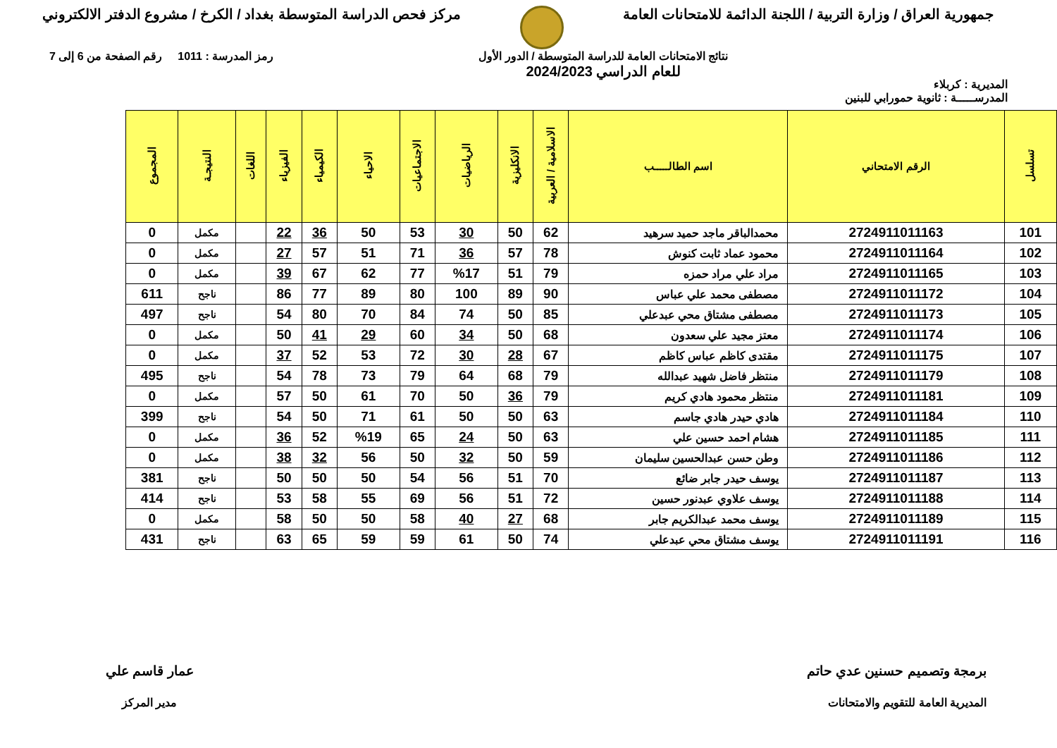جمهورية العراق / وزارة التربية / اللجنة الدائمة للامتحانات العامة
مركز فحص الدراسة المتوسطة بغداد / الكرخ / مشروع الدفتر الالكتروني
المديرية : كربلاء
نتائج الامتحانات العامة للدراسة المتوسطة / الدور الأول
للعام الدراسي 2024/2023
رمز المدرسة : 1011 رقم الصفحة من 6 إلى 7
المدرســـــة : ثانوية حمورابي للبنين
| تسلسل | الرقم الامتحاني | اسم الطالـــــب | الاسلامية / العربية | الانكليزية | الرياضيات | الاجتماعيات | الاحياء | الكيمياء | الفيزياء | اللغات | النتيجـة | المجموع |
| --- | --- | --- | --- | --- | --- | --- | --- | --- | --- | --- | --- | --- |
| 101 | 2724911011163 | محمدالباقر ماجد حميد سرهيد | 62 | 50 | 30 | 53 | 50 | 36 | 22 | | مكمل | 0 |
| 102 | 2724911011164 | محمود عماد ثابت كنوش | 78 | 57 | 36 | 71 | 51 | 57 | 27 | | مكمل | 0 |
| 103 | 2724911011165 | مراد علي مراد حمزه | 79 | 51 | %17 | 77 | 62 | 67 | 39 | | مكمل | 0 |
| 104 | 2724911011172 | مصطفى محمد علي عباس | 90 | 89 | 100 | 80 | 89 | 77 | 86 | | ناجح | 611 |
| 105 | 2724911011173 | مصطفى مشتاق محي عبدعلي | 85 | 50 | 74 | 84 | 70 | 80 | 54 | | ناجح | 497 |
| 106 | 2724911011174 | معتز مجيد علي سعدون | 68 | 50 | 34 | 60 | 29 | 41 | 50 | | مكمل | 0 |
| 107 | 2724911011175 | مقتدى كاظم عباس كاظم | 67 | 28 | 30 | 72 | 53 | 52 | 37 | | مكمل | 0 |
| 108 | 2724911011179 | منتظر فاضل شهيد عبدالله | 79 | 68 | 64 | 79 | 73 | 78 | 54 | | ناجح | 495 |
| 109 | 2724911011181 | منتظر محمود هادي كريم | 79 | 36 | 50 | 70 | 61 | 50 | 57 | | مكمل | 0 |
| 110 | 2724911011184 | هادي حيدر هادي جاسم | 63 | 50 | 50 | 61 | 71 | 50 | 54 | | ناجح | 399 |
| 111 | 2724911011185 | هشام احمد حسين علي | 63 | 50 | 24 | 65 | %19 | 52 | 36 | | مكمل | 0 |
| 112 | 2724911011186 | وطن حسن عبدالحسين سليمان | 59 | 50 | 32 | 50 | 56 | 32 | 38 | | مكمل | 0 |
| 113 | 2724911011187 | يوسف حيدر جابر ضائع | 70 | 51 | 56 | 54 | 50 | 50 | 50 | | ناجح | 381 |
| 114 | 2724911011188 | يوسف علاوي عبدنور حسين | 72 | 51 | 56 | 69 | 55 | 58 | 53 | | ناجح | 414 |
| 115 | 2724911011189 | يوسف محمد عبدالكريم جابر | 68 | 27 | 40 | 58 | 50 | 50 | 58 | | مكمل | 0 |
| 116 | 2724911011191 | يوسف مشتاق محي عبدعلي | 74 | 50 | 61 | 59 | 59 | 65 | 63 | | ناجح | 431 |
برمجة وتصميم حسنين عدي حاتم
المديرية العامة للتقويم والامتحانات
عمار قاسم علي
مدير المركز